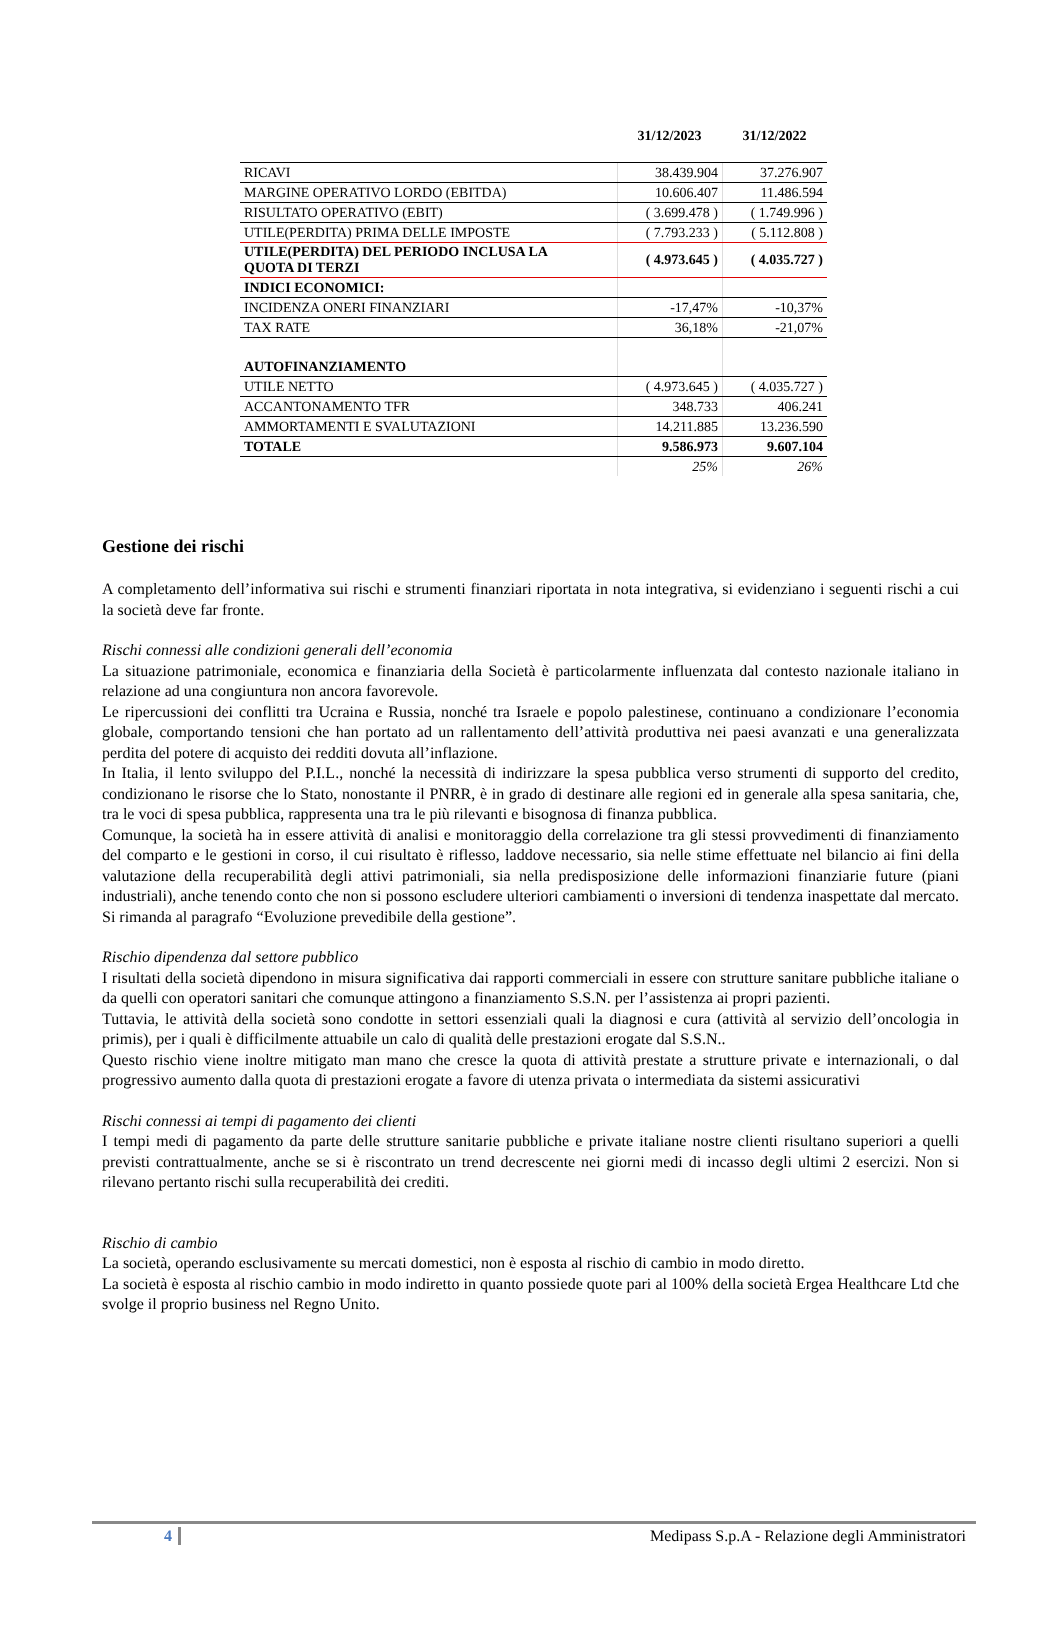31/12/2023 31/12/2022
| RICAVI | 38.439.904 | 37.276.907 |
| MARGINE OPERATIVO LORDO (EBITDA) | 10.606.407 | 11.486.594 |
| RISULTATO OPERATIVO (EBIT) | ( 3.699.478 ) | ( 1.749.996 ) |
| UTILE(PERDITA) PRIMA DELLE IMPOSTE | ( 7.793.233 ) | ( 5.112.808 ) |
| UTILE(PERDITA) DEL PERIODO INCLUSA LA QUOTA DI TERZI | ( 4.973.645 ) | ( 4.035.727 ) |
| INDICI ECONOMICI: | | |
| INCIDENZA ONERI FINANZIARI | -17,47% | -10,37% |
| TAX RATE | 36,18% | -21,07% |
| AUTOFINANZIAMENTO | | |
| UTILE NETTO | ( 4.973.645 ) | ( 4.035.727 ) |
| ACCANTONAMENTO TFR | 348.733 | 406.241 |
| AMMORTAMENTI E SVALUTAZIONI | 14.211.885 | 13.236.590 |
| TOTALE | 9.586.973 | 9.607.104 |
| | 25% | 26% |
Gestione dei rischi
A completamento dell’informativa sui rischi e strumenti finanziari riportata in nota integrativa, si evidenziano i seguenti rischi a cui la società deve far fronte.
Rischi connessi alle condizioni generali dell’economia
La situazione patrimoniale, economica e finanziaria della Società è particolarmente influenzata dal contesto nazionale italiano in relazione ad una congiuntura non ancora favorevole.
Le ripercussioni dei conflitti tra Ucraina e Russia, nonché tra Israele e popolo palestinese, continuano a condizionare l’economia globale, comportando tensioni che han portato ad un rallentamento dell’attività produttiva nei paesi avanzati e una generalizzata perdita del potere di acquisto dei redditi dovuta all’inflazione.
In Italia, il lento sviluppo del P.I.L., nonché la necessità di indirizzare la spesa pubblica verso strumenti di supporto del credito, condizionano le risorse che lo Stato, nonostante il PNRR, è in grado di destinare alle regioni ed in generale alla spesa sanitaria, che, tra le voci di spesa pubblica, rappresenta una tra le più rilevanti e bisognosa di finanza pubblica.
Comunque, la società ha in essere attività di analisi e monitoraggio della correlazione tra gli stessi provvedimenti di finanziamento del comparto e le gestioni in corso, il cui risultato è riflesso, laddove necessario, sia nelle stime effettuate nel bilancio ai fini della valutazione della recuperabilità degli attivi patrimoniali, sia nella predisposizione delle informazioni finanziarie future (piani industriali), anche tenendo conto che non si possono escludere ulteriori cambiamenti o inversioni di tendenza inaspettate dal mercato. Si rimanda al paragrafo “Evoluzione prevedibile della gestione”.
Rischio dipendenza dal settore pubblico
I risultati della società dipendono in misura significativa dai rapporti commerciali in essere con strutture sanitare pubbliche italiane o da quelli con operatori sanitari che comunque attingono a finanziamento S.S.N. per l’assistenza ai propri pazienti.
Tuttavia, le attività della società sono condotte in settori essenziali quali la diagnosi e cura (attività al servizio dell’oncologia in primis), per i quali è difficilmente attuabile un calo di qualità delle prestazioni erogate dal S.S.N..
Questo rischio viene inoltre mitigato man mano che cresce la quota di attività prestate a strutture private e internazionali, o dal progressivo aumento dalla quota di prestazioni erogate a favore di utenza privata o intermediata da sistemi assicurativi
Rischi connessi ai tempi di pagamento dei clienti
I tempi medi di pagamento da parte delle strutture sanitarie pubbliche e private italiane nostre clienti risultano superiori a quelli previsti contrattualmente, anche se si è riscontrato un trend decrescente nei giorni medi di incasso degli ultimi 2 esercizi. Non si rilevano pertanto rischi sulla recuperabilità dei crediti.
Rischio di cambio
La società, operando esclusivamente su mercati domestici, non è esposta al rischio di cambio in modo diretto.
La società è esposta al rischio cambio in modo indiretto in quanto possiede quote pari al 100% della società Ergea Healthcare Ltd che svolge il proprio business nel Regno Unito.
4 Medipass S.p.A - Relazione degli Amministratori